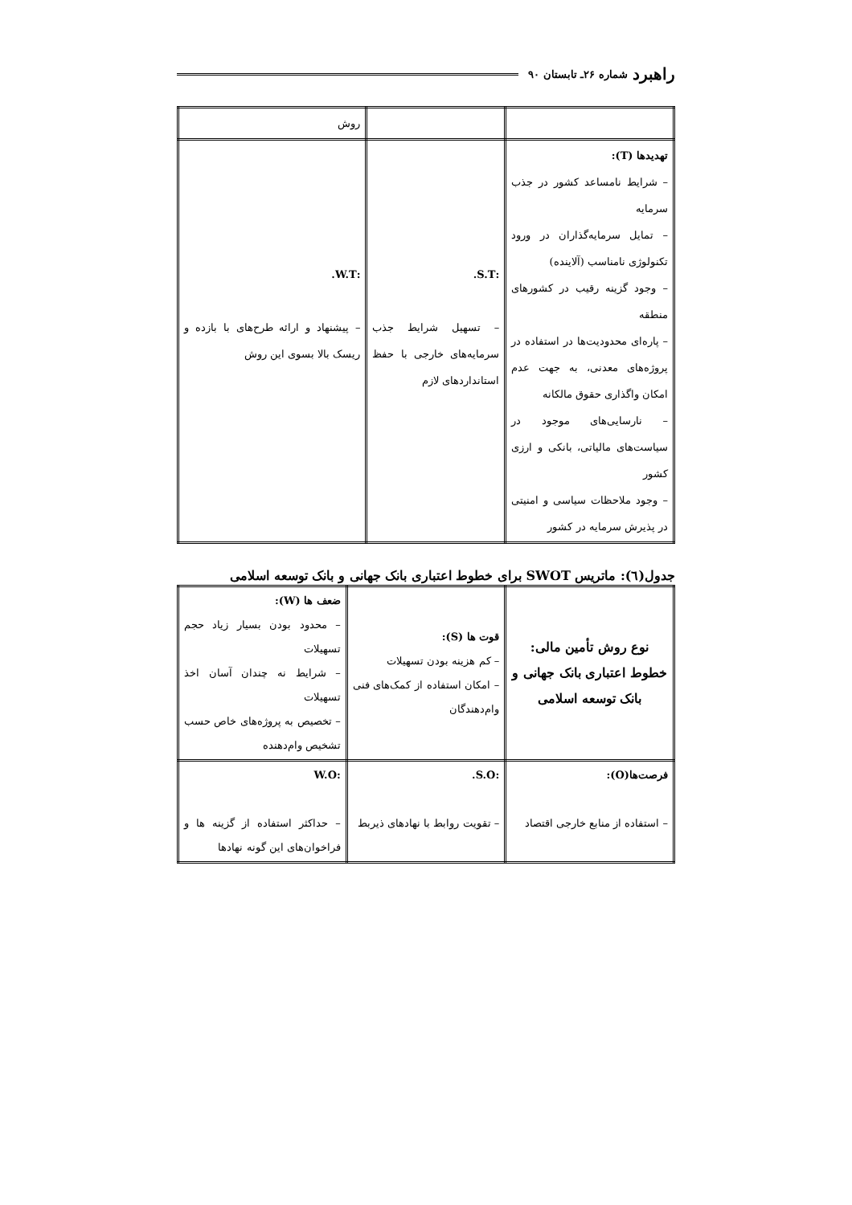راهبرد شماره ۲۶ـ تابستان ۹۰
| | | روش |
| تهدیدها (T): – شرایط نامساعد کشور در جذب سرمایه – تمایل سرمایه‌گذاران در ورود تکنولوژی نامناسب (آلاینده) – وجود گزینه رقیب در کشورهای منطقه – پاره‌ای محدودیت‌ها در استفاده در پروژه‌های معدنی، به جهت عدم امکان واگذاری حقوق مالکانه – نارسایی‌های موجود در سیاست‌های مالیاتی، بانکی و ارزی کشور – وجود ملاحظات سیاسی و امنیتی در پذیرش سرمایه در کشور | :S.T. – تسهیل شرایط جذب سرمایه‌های خارجی با حفظ استانداردهای لازم | :W.T. – پیشنهاد و ارائه طرح‌های با بازده و ریسک بالا بسوی این روش |
جدول(٦): ماتریس SWOT برای خطوط اعتباری بانک جهانی و بانک توسعه اسلامی
| نوع روش تأمین مالی: خطوط اعتباری بانک جهانی و بانک توسعه اسلامی | قوت ها (S): – کم هزینه بودن تسهیلات – امکان استفاده از کمک‌های فنی وام‌دهندگان | ضعف ها (W): – محدود بودن بسیار زیاد حجم تسهیلات – شرایط نه چندان آسان اخذ تسهیلات – تخصیص به پروژه‌های خاص حسب تشخیص وام‌دهنده |
| فرصت‌ها(O): – استفاده از منابع خارجی اقتصاد | :S.O. – تقویت روابط با نهادهای ذیربط | :W.O – حداکثر استفاده از گزینه ها و فراخوان‌های این گونه نهادها |